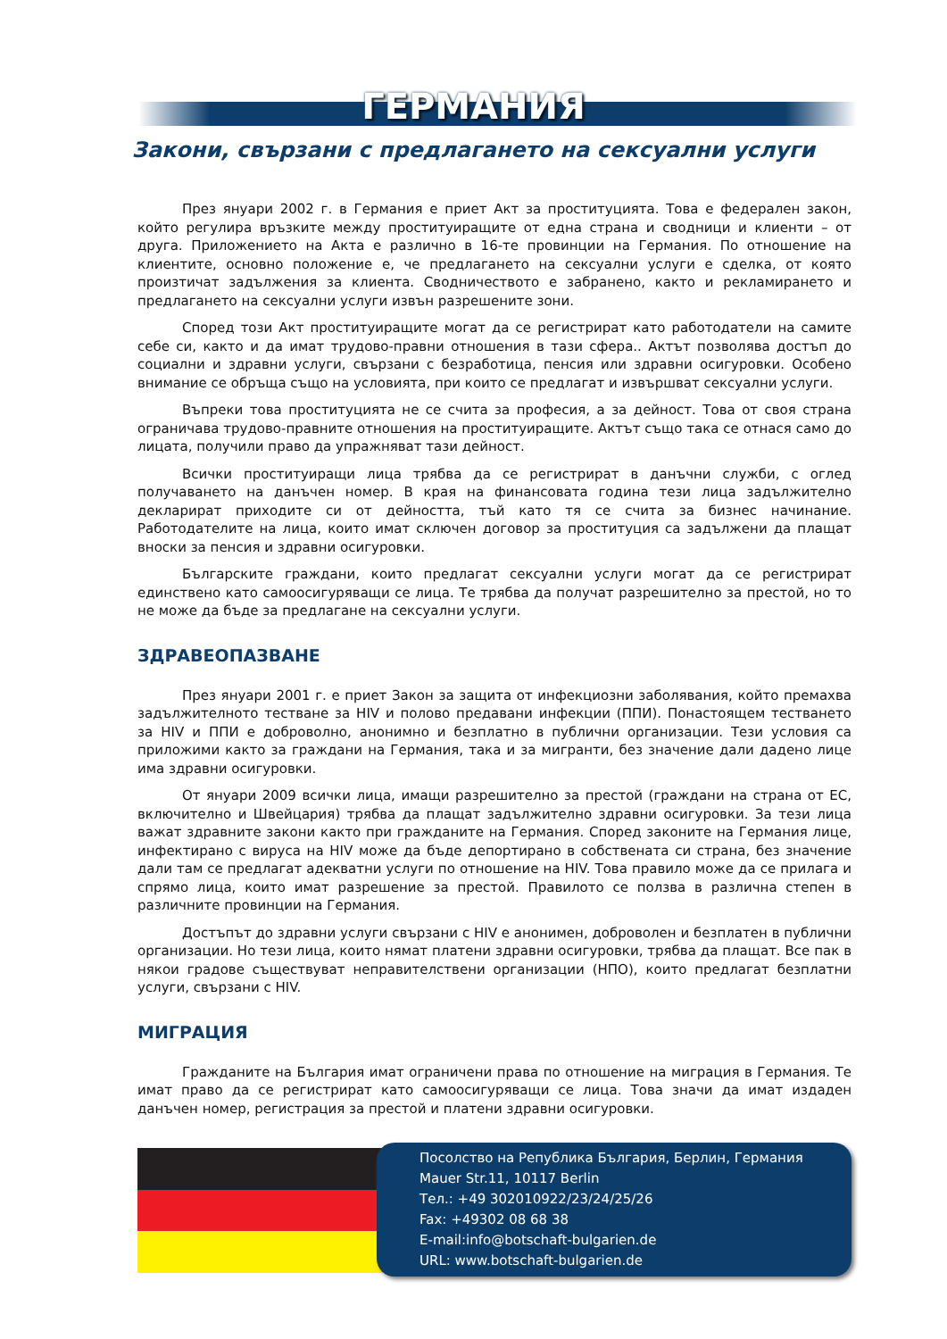ГЕРМАНИЯ
Закони, свързани с предлагането на сексуални услуги
През януари 2002 г. в Германия е приет Акт за проституцията. Това е федерален закон, който регулира връзките между проституиращите от една страна и сводници и клиенти – от друга. Приложението на Акта е различно в 16-те провинции на Германия. По отношение на клиентите, основно положение е, че предлагането на сексуални услуги е сделка, от която произтичат задължения за клиента. Сводничеството е забранено, както и рекламирането и предлагането на сексуални услуги извън разрешените зони.
Според този Акт проституиращите могат да се регистрират като работодатели на самите себе си, както и да имат трудово-правни отношения в тази сфера.. Актът позволява достъп до социални и здравни услуги, свързани с безработица, пенсия или здравни осигуровки. Особено внимание се обръща също на условията, при които се предлагат и извършват сексуални услуги.
Въпреки това проституцията не се счита за професия, а за дейност. Това от своя страна ограничава трудово-правните отношения на проституиращите. Актът също така се отнася само до лицата, получили право да упражняват тази дейност.
Всички проституиращи лица трябва да се регистрират в данъчни служби, с оглед получаването на данъчен номер. В края на финансовата година тези лица задължително декларират приходите си от дейността, тъй като тя се счита за бизнес начинание. Работодателите на лица, които имат сключен договор за проституция са задължени да плащат вноски за пенсия и здравни осигуровки.
Българските граждани, които предлагат сексуални услуги могат да се регистрират единствено като самоосигуряващи се лица. Те трябва да получат разрешително за престой, но то не може да бъде за предлагане на сексуални услуги.
ЗДРАВЕОПАЗВАНЕ
През януари 2001 г. е приет Закон за защита от инфекциозни заболявания, който премахва задължителното тестване за HIV и полово предавани инфекции (ППИ). Понастоящем тестването за HIV и ППИ е доброволно, анонимно и безплатно в публични организации. Тези условия са приложими както за граждани на Германия, така и за мигранти, без значение дали дадено лице има здравни осигуровки.
От януари 2009 всички лица, имащи разрешително за престой (граждани на страна от ЕС, включително и Швейцария) трябва да плащат задължително здравни осигуровки. За тези лица важат здравните закони както при гражданите на Германия. Според законите на Германия лице, инфектирано с вируса на HIV може да бъде депортирано в собствената си страна, без значение дали там се предлагат адекватни услуги по отношение на HIV. Това правило може да се прилага и спрямо лица, които имат разрешение за престой. Правилото се ползва в различна степен в различните провинции на Германия.
Достъпът до здравни услуги свързани с HIV е анонимен, доброволен и безплатен в публични организации. Но тези лица, които нямат платени здравни осигуровки, трябва да плащат. Все пак в някои градове съществуват неправителствени организации (НПО), които предлагат безплатни услуги, свързани с HIV.
МИГРАЦИЯ
Гражданите на България имат ограничени права по отношение на миграция в Германия. Те имат право да се регистрират като самоосигуряващи се лица. Това значи да имат издаден данъчен номер, регистрация за престой и платени здравни осигуровки.
Посолство на Република България, Берлин, Германия
Mauer Str.11, 10117 Berlin
Тел.: +49 302010922/23/24/25/26
Fax: +49302 08 68 38
E-mail:info@botschaft-bulgarien.de
URL: www.botschaft-bulgarien.de